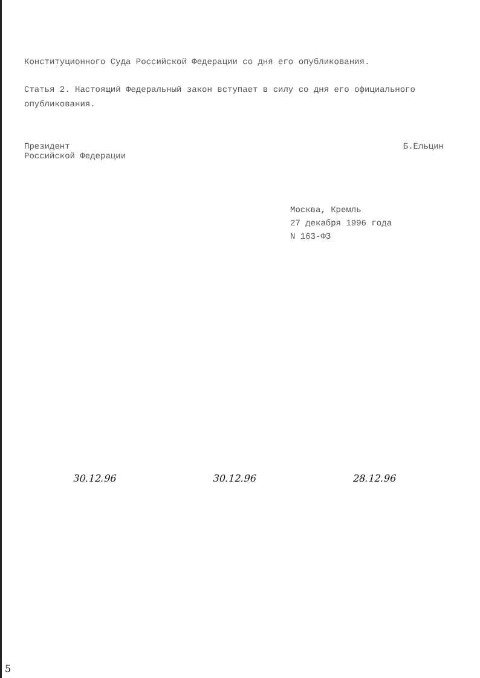Конституционного Суда Российской Федерации со дня его опубликования.
Статья 2. Настоящий Федеральный закон вступает в силу со дня его официального опубликования.
Президент
Российской Федерации Б.Ельцин
Москва, Кремль
27 декабря 1996 года
N 163-ФЗ
30.12.96 30.12.96 28.12.96
5